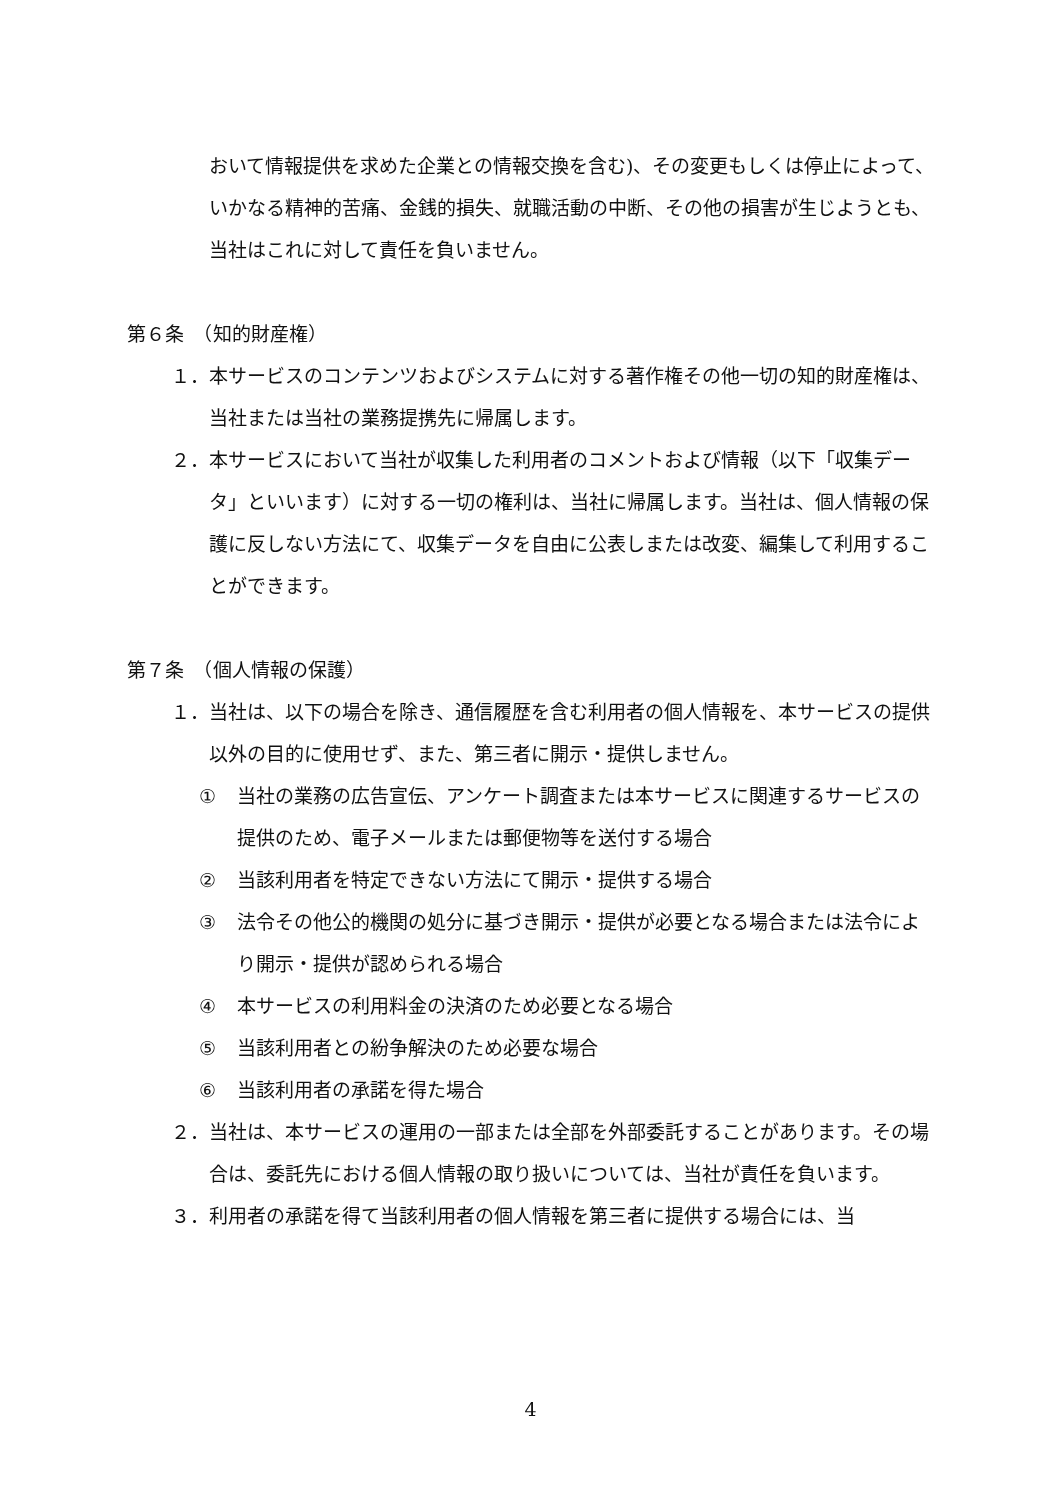おいて情報提供を求めた企業との情報交換を含む)、その変更もしくは停止によって、いかなる精神的苦痛、金銭的損失、就職活動の中断、その他の損害が生じようとも、当社はこれに対して責任を負いません。
第６条　（知的財産権）
１． 本サービスのコンテンツおよびシステムに対する著作権その他一切の知的財産権は、当社または当社の業務提携先に帰属します。
２． 本サービスにおいて当社が収集した利用者のコメントおよび情報（以下「収集データ」といいます）に対する一切の権利は、当社に帰属します。当社は、個人情報の保護に反しない方法にて、収集データを自由に公表しまたは改変、編集して利用することができます。
第７条　（個人情報の保護）
１． 当社は、以下の場合を除き、通信履歴を含む利用者の個人情報を、本サービスの提供以外の目的に使用せず、また、第三者に開示・提供しません。
① 当社の業務の広告宣伝、アンケート調査または本サービスに関連するサービスの提供のため、電子メールまたは郵便物等を送付する場合
② 当該利用者を特定できない方法にて開示・提供する場合
③ 法令その他公的機関の処分に基づき開示・提供が必要となる場合または法令により開示・提供が認められる場合
④ 本サービスの利用料金の決済のため必要となる場合
⑤ 当該利用者との紛争解決のため必要な場合
⑥ 当該利用者の承諾を得た場合
２． 当社は、本サービスの運用の一部または全部を外部委託することがあります。その場合は、委託先における個人情報の取り扱いについては、当社が責任を負います。
３． 利用者の承諾を得て当該利用者の個人情報を第三者に提供する場合には、当
4